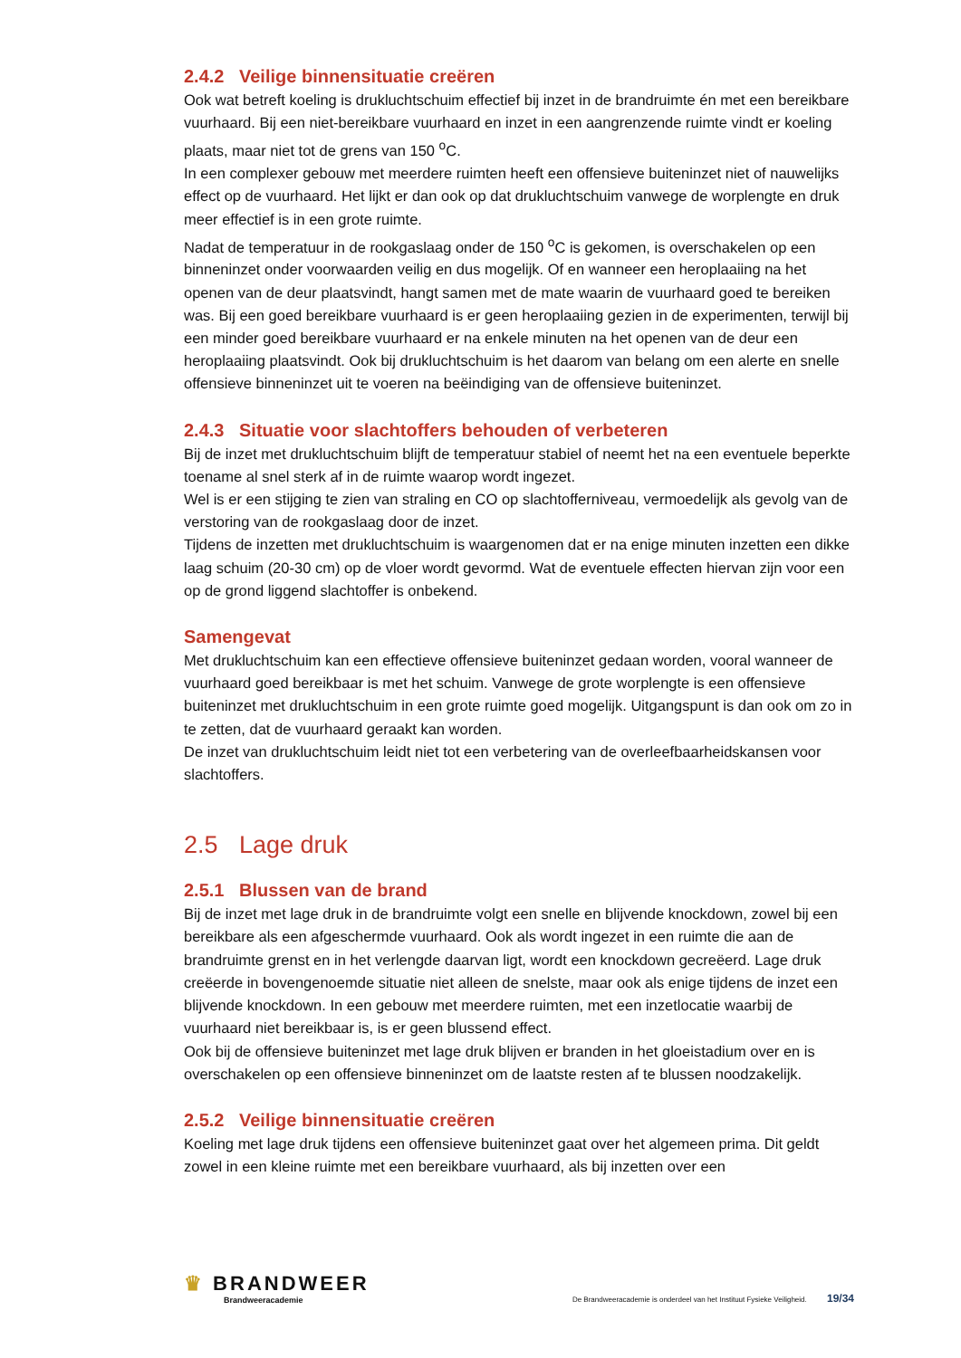2.4.2 Veilige binnensituatie creëren
Ook wat betreft koeling is drukluchtschuim effectief bij inzet in de brandruimte én met een bereikbare vuurhaard. Bij een niet-bereikbare vuurhaard en inzet in een aangrenzende ruimte vindt er koeling plaats, maar niet tot de grens van 150 <sup>o</sup>C.
In een complexer gebouw met meerdere ruimten heeft een offensieve buiteninzet niet of nauwelijks effect op de vuurhaard. Het lijkt er dan ook op dat drukluchtschuim vanwege de worplengte en druk meer effectief is in een grote ruimte.
Nadat de temperatuur in de rookgaslaag onder de 150 <sup>o</sup>C is gekomen, is overschakelen op een binneninzet onder voorwaarden veilig en dus mogelijk. Of en wanneer een heroplaaiing na het openen van de deur plaatsvindt, hangt samen met de mate waarin de vuurhaard goed te bereiken was. Bij een goed bereikbare vuurhaard is er geen heroplaaiing gezien in de experimenten, terwijl bij een minder goed bereikbare vuurhaard er na enkele minuten na het openen van de deur een heroplaaiing plaatsvindt. Ook bij drukluchtschuim is het daarom van belang om een alerte en snelle offensieve binneninzet uit te voeren na beëindiging van de offensieve buiteninzet.
2.4.3 Situatie voor slachtoffers behouden of verbeteren
Bij de inzet met drukluchtschuim blijft de temperatuur stabiel of neemt het na een eventuele beperkte toename al snel sterk af in de ruimte waarop wordt ingezet.
Wel is er een stijging te zien van straling en CO op slachtofferniveau, vermoedelijk als gevolg van de verstoring van de rookgaslaag door de inzet.
Tijdens de inzetten met drukluchtschuim is waargenomen dat er na enige minuten inzetten een dikke laag schuim (20-30 cm) op de vloer wordt gevormd. Wat de eventuele effecten hiervan zijn voor een op de grond liggend slachtoffer is onbekend.
Samengevat
Met drukluchtschuim kan een effectieve offensieve buiteninzet gedaan worden, vooral wanneer de vuurhaard goed bereikbaar is met het schuim. Vanwege de grote worplengte is een offensieve buiteninzet met drukluchtschuim in een grote ruimte goed mogelijk. Uitgangspunt is dan ook om zo in te zetten, dat de vuurhaard geraakt kan worden.
De inzet van drukluchtschuim leidt niet tot een verbetering van de overleefbaarheidskansen voor slachtoffers.
2.5 Lage druk
2.5.1 Blussen van de brand
Bij de inzet met lage druk in de brandruimte volgt een snelle en blijvende knockdown, zowel bij een bereikbare als een afgeschermde vuurhaard. Ook als wordt ingezet in een ruimte die aan de brandruimte grenst en in het verlengde daarvan ligt, wordt een knockdown gecreëerd. Lage druk creëerde in bovengenoemde situatie niet alleen de snelste, maar ook als enige tijdens de inzet een blijvende knockdown. In een gebouw met meerdere ruimten, met een inzetlocatie waarbij de vuurhaard niet bereikbaar is, is er geen blussend effect.
Ook bij de offensieve buiteninzet met lage druk blijven er branden in het gloeistadium over en is overschakelen op een offensieve binneninzet om de laatste resten af te blussen noodzakelijk.
2.5.2 Veilige binnensituatie creëren
Koeling met lage druk tijdens een offensieve buiteninzet gaat over het algemeen prima. Dit geldt zowel in een kleine ruimte met een bereikbare vuurhaard, als bij inzetten over een
♛ BRANDWEER
Brandweeracademie
De Brandweeracademie is onderdeel van het Instituut Fysieke Veiligheid. 19/34